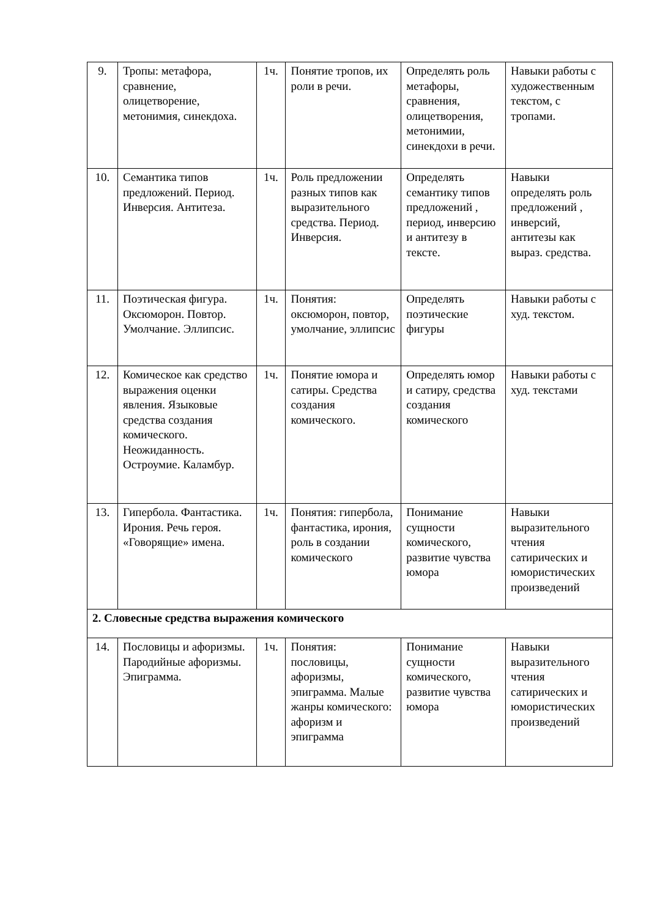| 9. | Тропы: метафора, сравнение, олицетворение, метонимия, синекдоха. | 1ч. | Понятие тропов, их роли в речи. | Определять роль метафоры, сравнения, олицетворения, метонимии, синекдохи в речи. | Навыки работы с художественным текстом, с тропами. |
| 10. | Семантика типов предложений. Период. Инверсия. Антитеза. | 1ч. | Роль предложении разных типов как выразительного средства. Период. Инверсия. | Определять семантику типов предложений , период, инверсию и антитезу в тексте. | Навыки определять роль предложений , инверсий, антитезы как выраз. средства. |
| 11. | Поэтическая фигура. Оксюморон. Повтор. Умолчание. Эллипсис. | 1ч. | Понятия: оксюморон, повтор, умолчание, эллипсис | Определять поэтические фигуры | Навыки работы с худ. текстом. |
| 12. | Комическое как средство выражения оценки явления. Языковые средства создания комического. Неожиданность. Остроумие. Каламбур. | 1ч. | Понятие юмора и сатиры. Средства создания комического. | Определять юмор и сатиру, средства создания комического | Навыки работы с худ. текстами |
| 13. | Гипербола. Фантастика. Ирония. Речь героя. «Говорящие» имена. | 1ч. | Понятия: гипербола, фантастика, ирония, роль в создании комического | Понимание сущности комического, развитие чувства юмора | Навыки выразительного чтения сатирических и юмористических произведений |
| 2. Словесные средства выражения комического | | | | | |
| 14. | Пословицы и афоризмы. Пародийные афоризмы. Эпиграмма. | 1ч. | Понятия: пословицы, афоризмы, эпиграмма. Малые жанры комического: афоризм и эпиграмма | Понимание сущности комического, развитие чувства юмора | Навыки выразительного чтения сатирических и юмористических произведений |